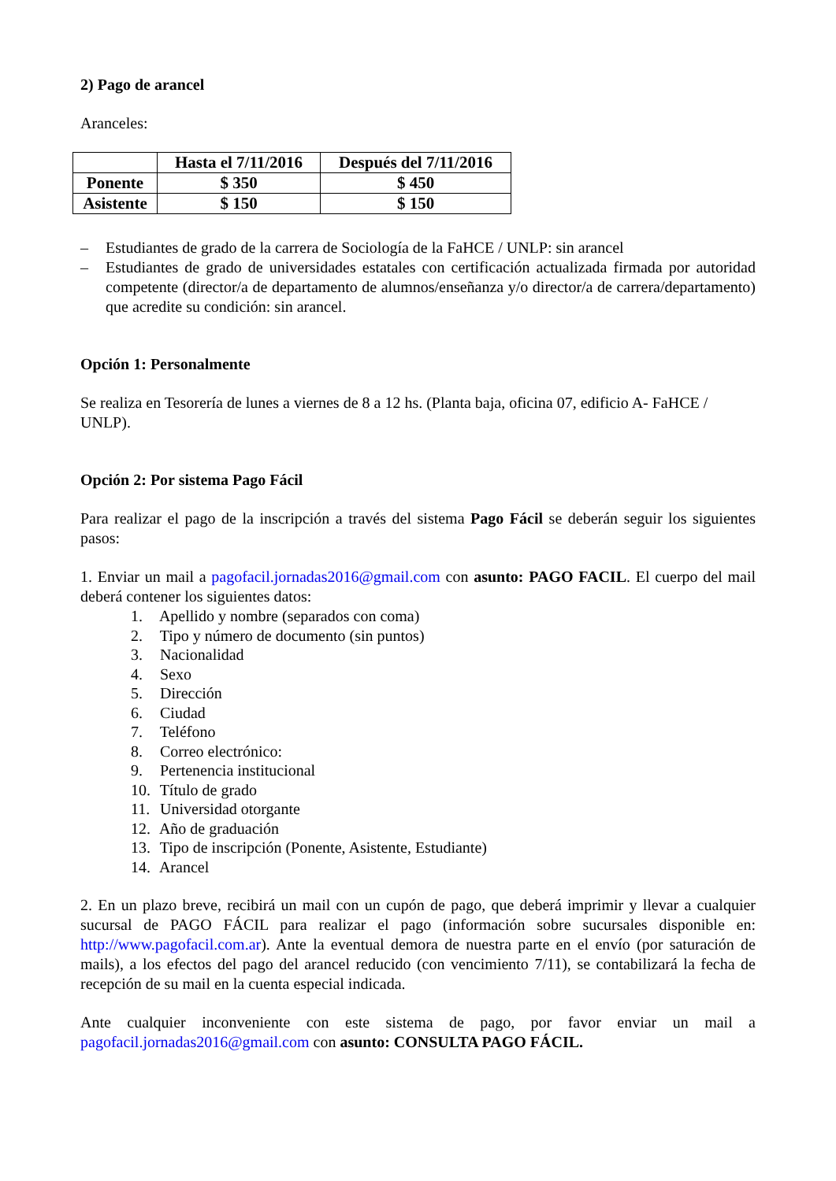2) Pago de arancel
Aranceles:
| | Hasta el 7/11/2016 | Después del 7/11/2016 |
| --- | --- | --- |
| Ponente | $ 350 | $ 450 |
| Asistente | $ 150 | $ 150 |
– Estudiantes de grado de la carrera de Sociología de la FaHCE / UNLP: sin arancel
– Estudiantes de grado de universidades estatales con certificación actualizada firmada por autoridad competente (director/a de departamento de alumnos/enseñanza y/o director/a de carrera/departamento) que acredite su condición: sin arancel.
Opción 1: Personalmente
Se realiza en Tesorería de lunes a viernes de 8 a 12 hs. (Planta baja, oficina 07, edificio A- FaHCE / UNLP).
Opción 2: Por sistema Pago Fácil
Para realizar el pago de la inscripción a través del sistema Pago Fácil se deberán seguir los siguientes pasos:
1. Enviar un mail a pagofacil.jornadas2016@gmail.com con asunto: PAGO FACIL. El cuerpo del mail deberá contener los siguientes datos:
1. Apellido y nombre (separados con coma)
2. Tipo y número de documento (sin puntos)
3. Nacionalidad
4. Sexo
5. Dirección
6. Ciudad
7. Teléfono
8. Correo electrónico:
9. Pertenencia institucional
10. Título de grado
11. Universidad otorgante
12. Año de graduación
13. Tipo de inscripción (Ponente, Asistente, Estudiante)
14. Arancel
2. En un plazo breve, recibirá un mail con un cupón de pago, que deberá imprimir y llevar a cualquier sucursal de PAGO FÁCIL para realizar el pago (información sobre sucursales disponible en: http://www.pagofacil.com.ar). Ante la eventual demora de nuestra parte en el envío (por saturación de mails), a los efectos del pago del arancel reducido (con vencimiento 7/11), se contabilizará la fecha de recepción de su mail en la cuenta especial indicada.
Ante cualquier inconveniente con este sistema de pago, por favor enviar un mail a pagofacil.jornadas2016@gmail.com con asunto: CONSULTA PAGO FÁCIL.